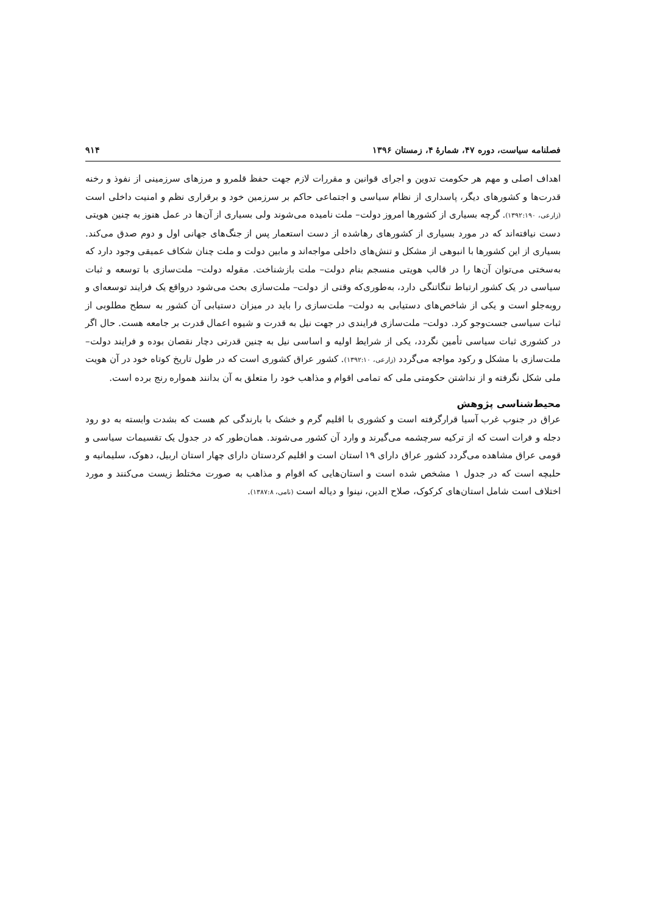فصلنامه سیاست، دوره ۴۷، شمارهٔ ۴، زمستان ۱۳۹۶ ۹۱۴
اهداف اصلی و مهم هر حکومت تدوین و اجرای قوانین و مقررات لازم جهت حفظ قلمرو و مرزهای سرزمینی از نفوذ و رخنه قدرت‌ها و کشورهای دیگر، پاسداری از نظام سیاسی و اجتماعی حاکم بر سرزمین خود و برقراری نظم و امنیت داخلی است (زارعی، ۱۳۹۲:۱۹۰). گرچه بسیاری از کشورها امروز دولت– ملت نامیده می‌شوند ولی بسیاری از آن‌ها در عمل هنوز به چنین هویتی دست نیافته‌اند که در مورد بسیاری از کشورهای رهاشده از دست استعمار پس از جنگ‌های جهانی اول و دوم صدق می‌کند. بسیاری از این کشورها با انبوهی از مشکل و تنش‌های داخلی مواجه‌اند و مابین دولت و ملت چنان شکاف عمیقی وجود دارد که به‌سختی می‌توان آن‌ها را در قالب هویتی منسجم بنام دولت– ملت بازشناخت. مقوله دولت– ملت‌سازی با توسعه و ثبات سیاسی در یک کشور ارتباط تنگاتنگی دارد، به‌طوری‌که وقتی از دولت– ملت‌سازی بحث می‌شود درواقع یک فرایند توسعه‌ای و روبه‌جلو است و یکی از شاخص‌های دستیابی به دولت– ملت‌سازی را باید در میزان دستیابی آن کشور به سطح مطلوبی از ثبات سیاسی جست‌وجو کرد. دولت– ملت‌سازی فرایندی در جهت نیل به قدرت و شیوه اعمال قدرت بر جامعه هست. حال اگر در کشوری ثبات سیاسی تأمین نگردد، یکی از شرایط اولیه و اساسی نیل به چنین قدرتی دچار نقصان بوده و فرایند دولت– ملت‌سازی با مشکل و رکود مواجه می‌گردد (زارعی، ۱۳۹۲:۱۰). کشور عراق کشوری است که در طول تاریخ کوتاه خود در آن هویت ملی شکل نگرفته و از نداشتن حکومتی ملی که تمامی اقوام و مذاهب خود را متعلق به آن بدانند همواره رنج برده است.
محیط‌شناسی پژوهش
عراق در جنوب غرب آسیا قرارگرفته است و کشوری با اقلیم گرم و خشک با بارندگی کم هست که بشدت وابسته به دو رود دجله و فرات است که از ترکیه سرچشمه می‌گیرند و وارد آن کشور می‌شوند. همان‌طور که در جدول یک تقسیمات سیاسی و قومی عراق مشاهده می‌گردد کشور عراق دارای ۱۹ استان است و اقلیم کردستان دارای چهار استان اربیل، دهوک، سلیمانیه و حلبچه است که در جدول ۱ مشخص شده است و استان‌هایی که اقوام و مذاهب به صورت مختلط زیست می‌کنند و مورد اختلاف است شامل استان‌های کرکوک، صلاح الدین، نینوا و دیاله است (نامی، ۱۳۸۷:۸).